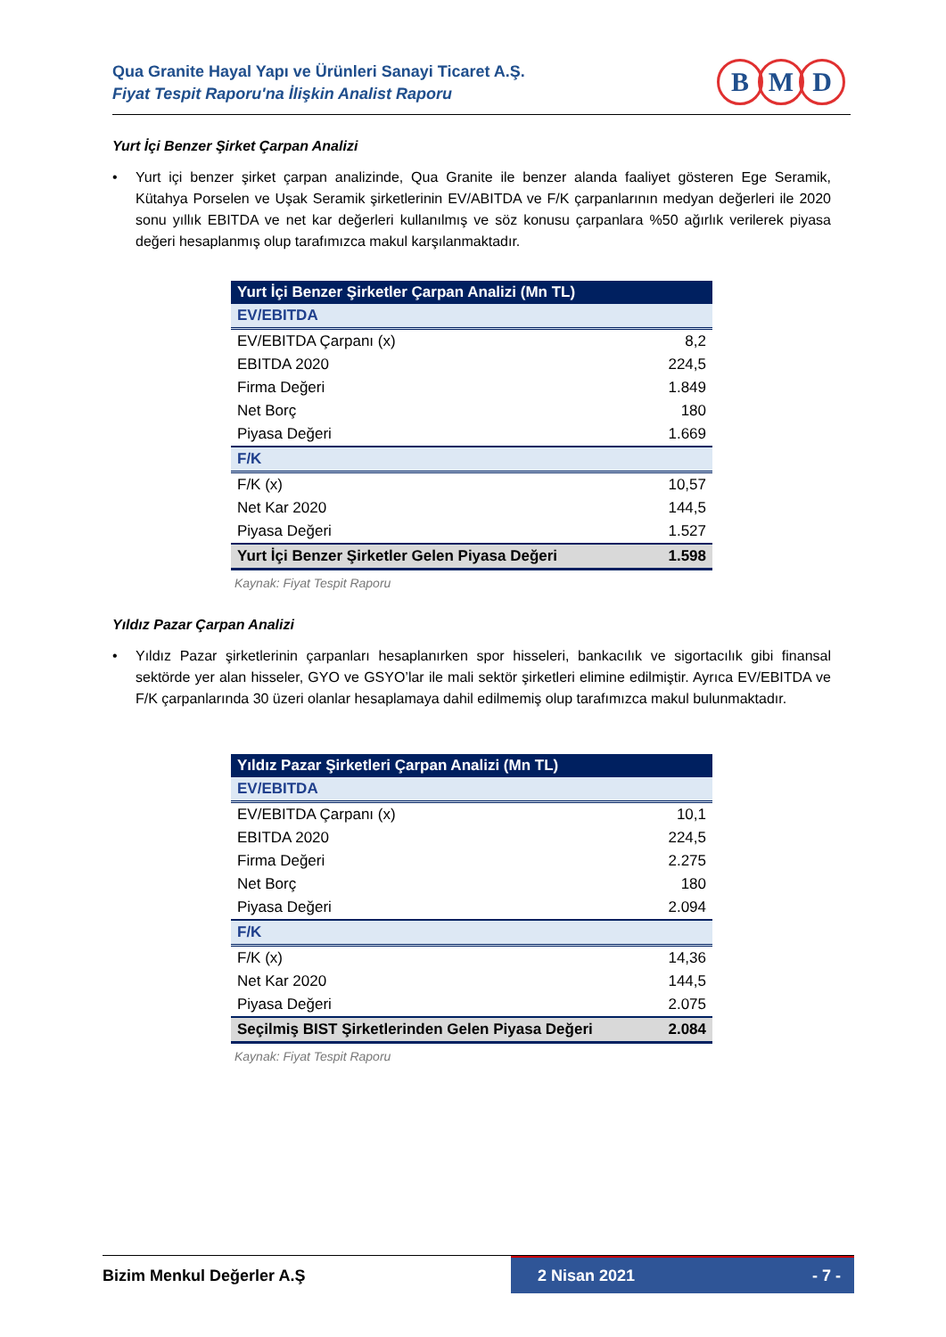Qua Granite Hayal Yapı ve Ürünleri Sanayi Ticaret A.Ş.
Fiyat Tespit Raporu'na İlişkin Analist Raporu
B M D
Yurt İçi Benzer Şirket Çarpan Analizi
• Yurt içi benzer şirket çarpan analizinde, Qua Granite ile benzer alanda faaliyet gösteren Ege Seramik, Kütahya Porselen ve Uşak Seramik şirketlerinin EV/ABITDA ve F/K çarpanlarının medyan değerleri ile 2020 sonu yıllık EBITDA ve net kar değerleri kullanılmış ve söz konusu çarpanlara %50 ağırlık verilerek piyasa değeri hesaplanmış olup tarafımızca makul karşılanmaktadır.
| Yurt İçi Benzer Şirketler Çarpan Analizi (Mn TL) | |
| EV/EBITDA | |
| EV/EBITDA Çarpanı (x) | 8,2 |
| EBITDA 2020 | 224,5 |
| Firma Değeri | 1.849 |
| Net Borç | 180 |
| Piyasa Değeri | 1.669 |
| F/K | |
| F/K (x) | 10,57 |
| Net Kar 2020 | 144,5 |
| Piyasa Değeri | 1.527 |
| Yurt İçi Benzer Şirketler Gelen Piyasa Değeri | 1.598 |
Kaynak: Fiyat Tespit Raporu
Yıldız Pazar Çarpan Analizi
• Yıldız Pazar şirketlerinin çarpanları hesaplanırken spor hisseleri, bankacılık ve sigortacılık gibi finansal sektörde yer alan hisseler, GYO ve GSYO’lar ile mali sektör şirketleri elimine edilmiştir. Ayrıca EV/EBITDA ve F/K çarpanlarında 30 üzeri olanlar hesaplamaya dahil edilmemiş olup tarafımızca makul bulunmaktadır.
| Yıldız Pazar Şirketleri Çarpan Analizi (Mn TL) | |
| EV/EBITDA | |
| EV/EBITDA Çarpanı (x) | 10,1 |
| EBITDA 2020 | 224,5 |
| Firma Değeri | 2.275 |
| Net Borç | 180 |
| Piyasa Değeri | 2.094 |
| F/K | |
| F/K (x) | 14,36 |
| Net Kar 2020 | 144,5 |
| Piyasa Değeri | 2.075 |
| Seçilmiş BIST Şirketlerinden Gelen Piyasa Değeri | 2.084 |
Kaynak: Fiyat Tespit Raporu
Bizim Menkul Değerler A.Ş
2 Nisan 2021 - 7 -